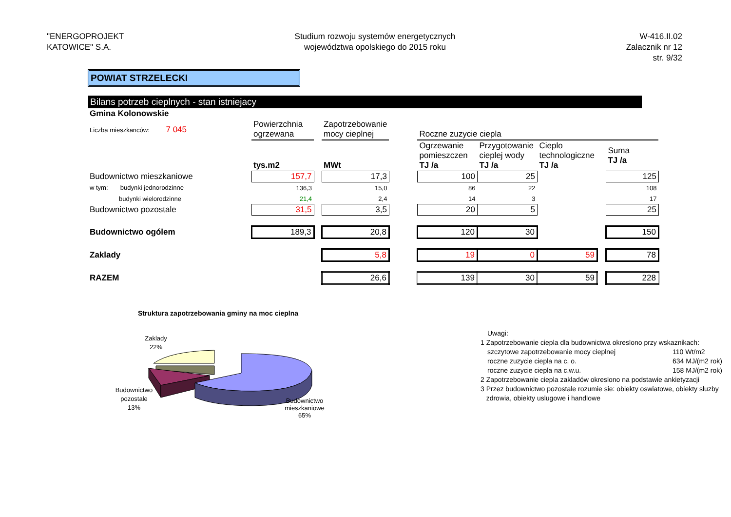"ENERGOPROJEKT
KATOWICE" S.A.
Studium rozwoju systemów energetycznych
województwa opolskiego do 2015 roku
W-416.II.02
Zalacznik nr 12
str. 9/32
POWIAT STRZELECKI
Bilans potrzeb cieplnych - stan istniejacy
| Gmina Kolonowskie | | | | | | | | | | |
| Liczba mieszkanców: 7 045 | | Powierzchnia ogrzewana | | Zapotrzebowanie mocy cieplnej | | Roczne zuzycie ciepla | | | | |
| | | tys.m2 | | MWt | | Ogrzewanie pomieszczen TJ /a | Przygotowanie cieplej wody TJ /a | Cieplo technologiczne TJ /a | | Suma TJ /a |
| Budownictwo mieszkaniowe | | 157,7 | | 17,3 | | 100 | 25 | | | 125 |
| w tym: budynki jednorodzinne | | 136,3 | | 15,0 | | 86 | 22 | | | 108 |
| budynki wielorodzinne | | 21,4 | | 2,4 | | 14 | 3 | | | 17 |
| Budownictwo pozostale | | 31,5 | | 3,5 | | 20 | 5 | | | 25 |
| Budownictwo ogólem | | 189,3 | | 20,8 | | 120 | 30 | | | 150 |
| Zaklady | | | | 5,8 | | 19 | 0 | 59 | | 78 |
| RAZEM | | | | 26,6 | | 139 | 30 | 59 | | 228 |
Struktura zapotrzebowania gminy na moc cieplna
Zaklady
22%
Budownictwo
pozostale
13%
Budownictwo mieszkaniowe
65%
Uwagi:
1 Zapotrzebowanie ciepla dla budownictwa okreslono przy wskaznikach:
szczytowe zapotrzebowanie mocy cieplnej 110 Wt/m2 roczne zuzycie ciepla na c. o. 634 MJ/(m2 rok) roczne zuzycie ciepla na c.w.u. 158 MJ/(m2 rok)
2 Zapotrzebowanie ciepla zakladów okreslono na podstawie ankietyzacji
3 Przez budownictwo pozostale rozumie sie: obiekty oswiatowe, obiekty sluzby
zdrowia, obiekty uslugowe i handlowe